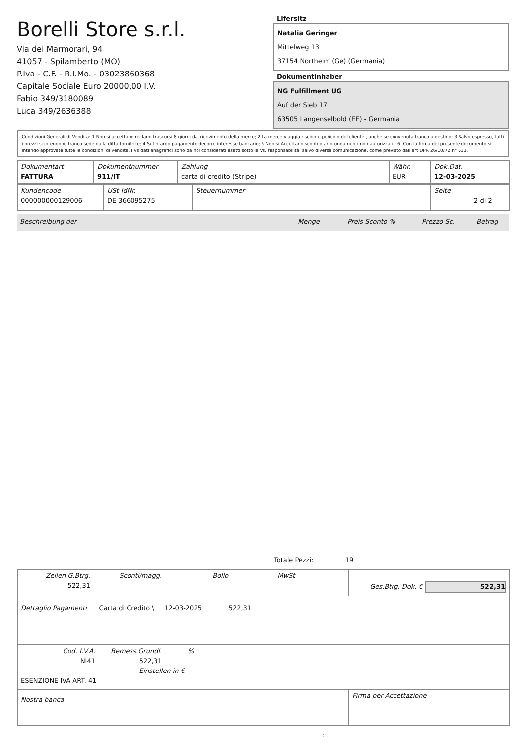Borelli Store s.r.l.
Via dei Marmorari, 94
41057 - Spilamberto (MO)
P.Iva - C.F. - R.I.Mo. - 03023860368
Capitale Sociale Euro 20000,00 I.V.
Fabio 349/3180089
Luca 349/2636388
Lifersitz
Natalia Geringer
Mittelweg 13
37154 Northeim (Ge) (Germania)
Dokumentinhaber
NG Fulfillment UG
Auf der Sieb 17
63505 Langenselbold (EE) - Germania
Condizioni Generali di Vendita: 1.Non si accettano reclami trascorsi 8 giorni dal ricevimento della merce; 2.La merce viaggia rischio e pericolo del cliente , anche se convenuta franco a destino; 3.Salvo espresso, tutti i prezzi si intendono franco sede dalla ditta fornitrice; 4.Sul ritardo pagamento decorre interesse bancario; 5.Non si Accettano sconti o arrotondamenti non autorizzati ; 6. Con la firma del presente documento si intendo approvate tutte le condizioni di vendita. I Vs dati anagrafici sono da noi considerati esatti sotto la Vs. responsabilità, salvo diversa comunicazione, come previsto dall'art DPR 26/10/72 n° 633.
| Dokumentart FATTURA | Dokumentnummer 911/IT | Zahlung carta di credito (Stripe) | Währ. EUR | Dok.Dat. 12-03-2025 |
| Kundencode 000000000129006 | USt-IdNr. DE 366095275 | Steuernummer | Seite 2 di 2 |
Beschreibung der Menge Preis Sconto % Prezzo Sc. Betrag
Totale Pezzi: 19
| Zeilen G.Btrg. 522,31 Sconti/magg. Bollo MwSt | Ges.Btrg. Dok. € 522,31 |
| Dettaglio Pagamenti Carta di Credito \ 12-03-2025 522,31 | |
| Cod. I.V.A. NI41 Bemess.Grundl. 522,31 % Einstellen in € ESENZIONE IVA ART. 41 | |
| Nostra banca | Firma per Accettazione |
: